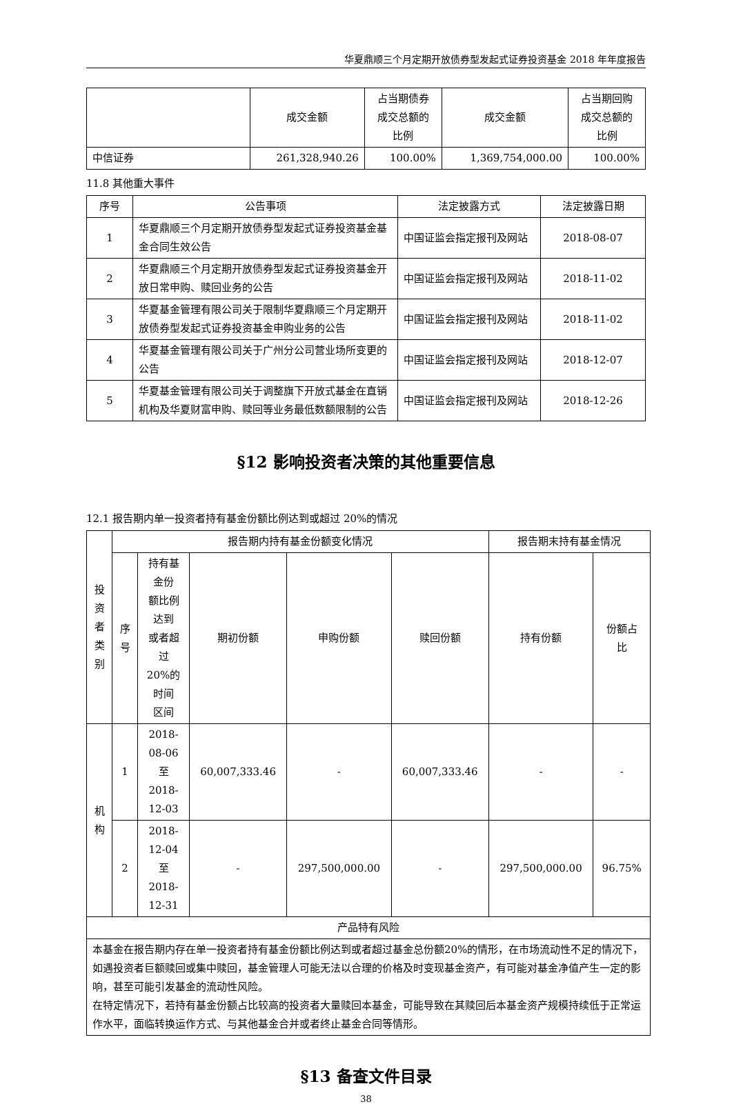华夏鼎顺三个月定期开放债券型发起式证券投资基金 2018 年年度报告
| | 成交金额 | 占当期债券 成交总额的 比例 | 成交金额 | 占当期回购 成交总额的 比例 |
| 中信证券 | 261,328,940.26 | 100.00% | 1,369,754,000.00 | 100.00% |
11.8 其他重大事件
| 序号 | 公告事项 | 法定披露方式 | 法定披露日期 |
| --- | --- | --- | --- |
| 1 | 华夏鼎顺三个月定期开放债券型发起式证券投资基金基金合同生效公告 | 中国证监会指定报刊及网站 | 2018-08-07 |
| 2 | 华夏鼎顺三个月定期开放债券型发起式证券投资基金开放日常申购、赎回业务的公告 | 中国证监会指定报刊及网站 | 2018-11-02 |
| 3 | 华夏基金管理有限公司关于限制华夏鼎顺三个月定期开放债券型发起式证券投资基金申购业务的公告 | 中国证监会指定报刊及网站 | 2018-11-02 |
| 4 | 华夏基金管理有限公司关于广州分公司营业场所变更的公告 | 中国证监会指定报刊及网站 | 2018-12-07 |
| 5 | 华夏基金管理有限公司关于调整旗下开放式基金在直销机构及华夏财富申购、赎回等业务最低数额限制的公告 | 中国证监会指定报刊及网站 | 2018-12-26 |
§12 影响投资者决策的其他重要信息
12.1 报告期内单一投资者持有基金份额比例达到或超过 20%的情况
| 投 资 者 类 别 | 报告期内持有基金份额变化情况 | | | | | 报告期末持有基金情况 | |
| | 序 号 | 持有基金份 额比例达到 或者超过 20%的时间 区间 | 期初份额 | 申购份额 | 赎回份额 | 持有份额 | 份额占 比 |
| 机 构 | 1 | 2018-08-06 至 2018-12-03 | 60,007,333.46 | - | 60,007,333.46 | - | - |
| | 2 | 2018-12-04 至 2018-12-31 | - | 297,500,000.00 | - | 297,500,000.00 | 96.75% |
| 产品特有风险 | | | | | | | |
| 本基金在报告期内存在单一投资者持有基金份额比例达到或者超过基金总份额20%的情形，在市场流动性不足的情况下，如遇投资者巨额赎回或集中赎回，基金管理人可能无法以合理的价格及时变现基金资产，有可能对基金净值产生一定的影响，甚至可能引发基金的流动性风险。 在特定情况下，若持有基金份额占比较高的投资者大量赎回本基金，可能导致在其赎回后本基金资产规模持续低于正常运作水平，面临转换运作方式、与其他基金合并或者终止基金合同等情形。 | | | | | | | |
§13 备查文件目录
38